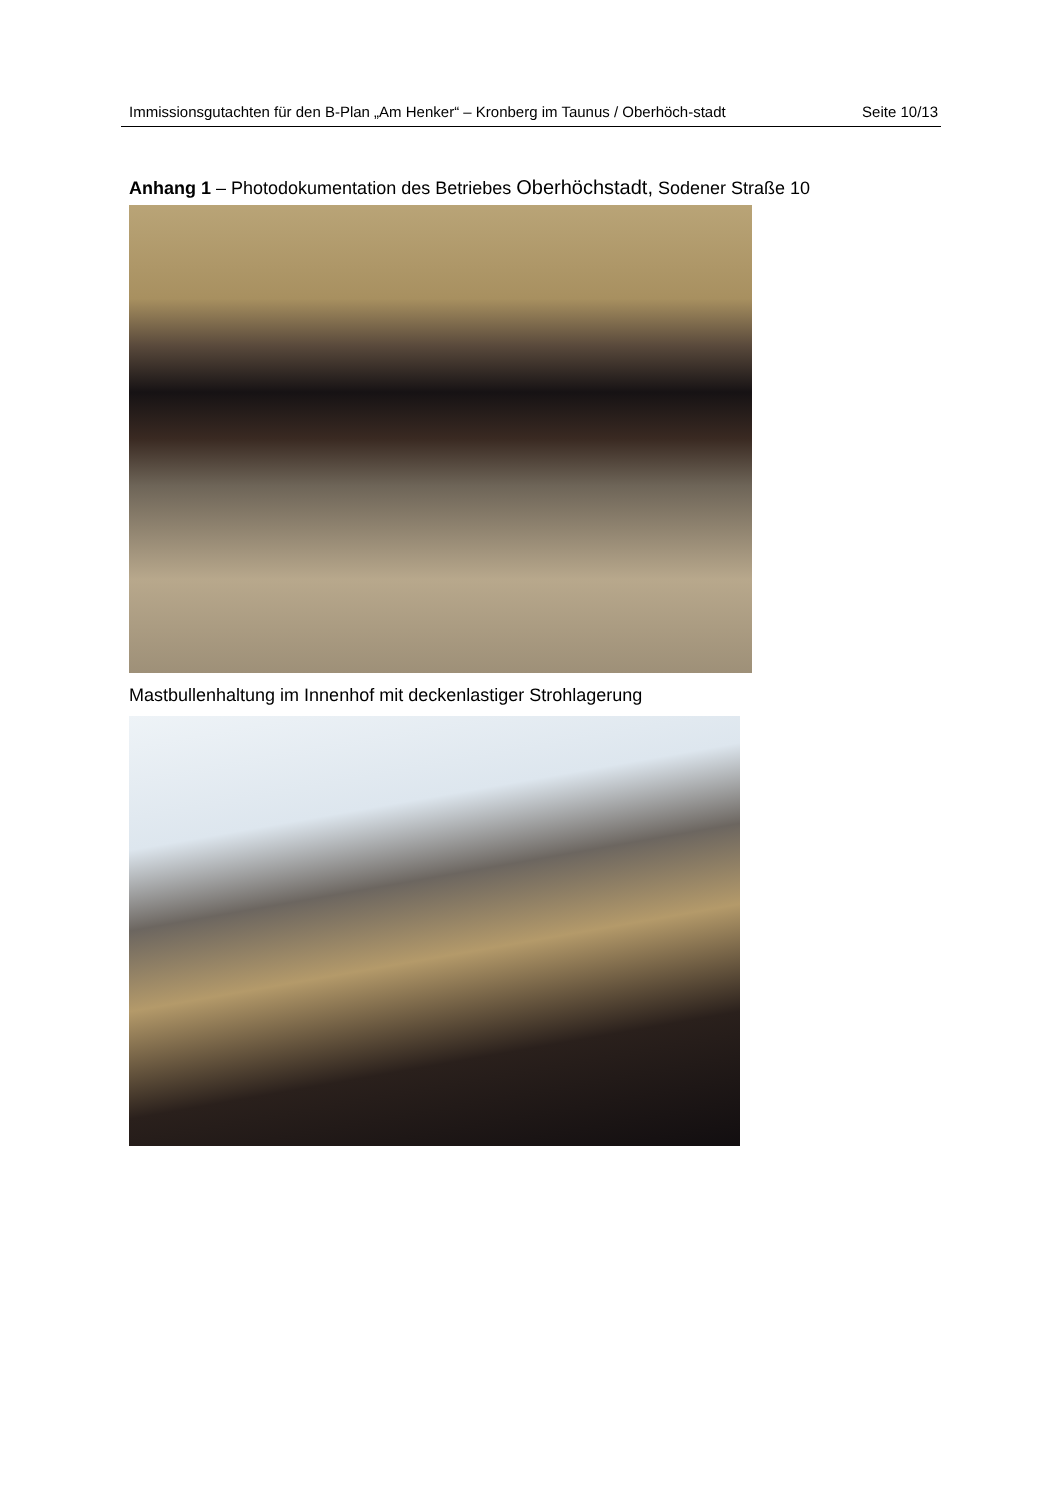Immissionsgutachten für den B-Plan „Am Henker“ – Kronberg im Taunus / Oberhöch-stadt
Seite 10/13
Anhang 1 – Photodokumentation des Betriebes Oberhöchstadt, Sodener Straße 10
Mastbullenhaltung im Innenhof mit deckenlastiger Strohlagerung